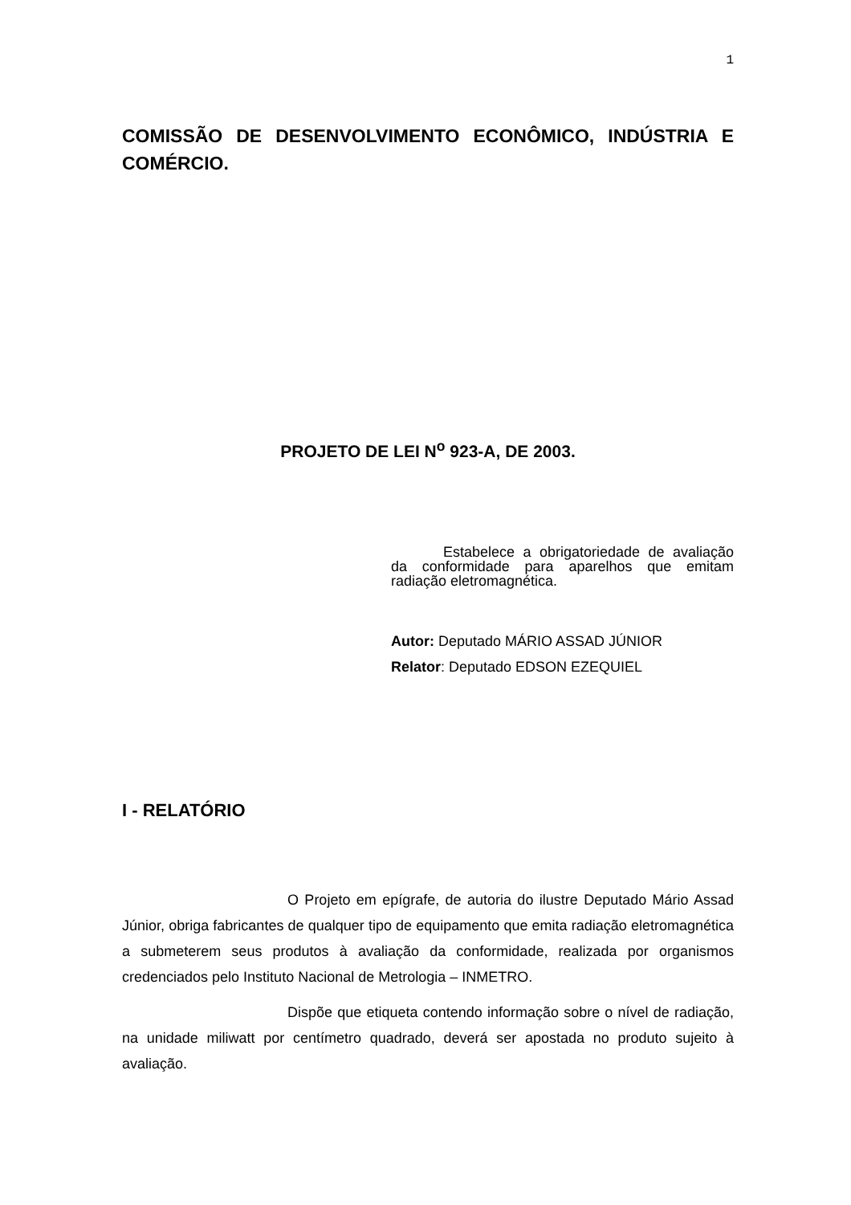1
COMISSÃO DE DESENVOLVIMENTO ECONÔMICO, INDÚSTRIA E COMÉRCIO.
PROJETO DE LEI N<sup>o</sup> 923-A, DE 2003.
Estabelece a obrigatoriedade de avaliação da conformidade para aparelhos que emitam radiação eletromagnética.
Autor: Deputado MÁRIO ASSAD JÚNIOR
Relator: Deputado EDSON EZEQUIEL
I - RELATÓRIO
O Projeto em epígrafe, de autoria do ilustre Deputado Mário Assad Júnior, obriga fabricantes de qualquer tipo de equipamento que emita radiação eletromagnética a submeterem seus produtos à avaliação da conformidade, realizada por organismos credenciados pelo Instituto Nacional de Metrologia – INMETRO.
Dispõe que etiqueta contendo informação sobre o nível de radiação, na unidade miliwatt por centímetro quadrado, deverá ser apostada no produto sujeito à avaliação.